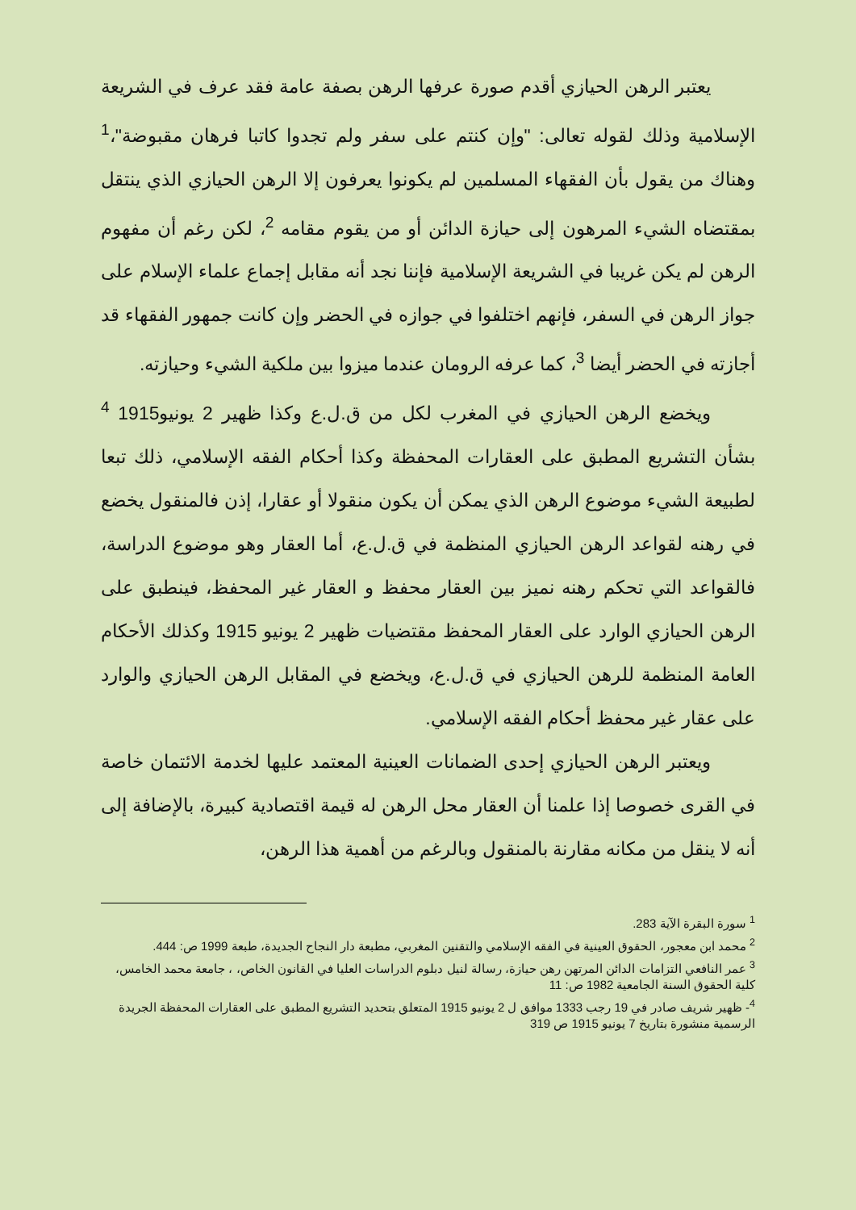يعتبر الرهن الحيازي أقدم صورة عرفها الرهن بصفة عامة فقد عرف في الشريعة الإسلامية وذلك لقوله تعالى: "وإن كنتم على سفر ولم تجدوا كاتبا فرهان مقبوضة"،<sup>1</sup> وهناك من يقول بأن الفقهاء المسلمين لم يكونوا يعرفون إلا الرهن الحيازي الذي ينتقل بمقتضاه الشيء المرهون إلى حيازة الدائن أو من يقوم مقامه <sup>2</sup>، لكن رغم أن مفهوم الرهن لم يكن غريبا في الشريعة الإسلامية فإننا نجد أنه مقابل إجماع علماء الإسلام على جواز الرهن في السفر، فإنهم اختلفوا في جوازه في الحضر وإن كانت جمهور الفقهاء قد أجازته في الحضر أيضا <sup>3</sup>، كما عرفه الرومان عندما ميزوا بين ملكية الشيء وحيازته.
ويخضع الرهن الحيازي في المغرب لكل من ق.ل.ع وكذا ظهير 2 يونيو1915 <sup>4</sup> بشأن التشريع المطبق على العقارات المحفظة وكذا أحكام الفقه الإسلامي، ذلك تبعا لطبيعة الشيء موضوع الرهن الذي يمكن أن يكون منقولا أو عقارا، إذن فالمنقول يخضع في رهنه لقواعد الرهن الحيازي المنظمة في ق.ل.ع، أما العقار وهو موضوع الدراسة، فالقواعد التي تحكم رهنه نميز بين العقار محفظ و العقار غير المحفظ، فينطبق على الرهن الحيازي الوارد على العقار المحفظ مقتضيات ظهير 2 يونيو 1915 وكذلك الأحكام العامة المنظمة للرهن الحيازي في ق.ل.ع، ويخضع في المقابل الرهن الحيازي والوارد على عقار غير محفظ أحكام الفقه الإسلامي.
ويعتبر الرهن الحيازي إحدى الضمانات العينية المعتمد عليها لخدمة الائتمان خاصة في القرى خصوصا إذا علمنا أن العقار محل الرهن له قيمة اقتصادية كبيرة، بالإضافة إلى أنه لا ينقل من مكانه مقارنة بالمنقول وبالرغم من أهمية هذا الرهن،
<sup>1</sup> سورة البقرة الآية 283.
<sup>2</sup> محمد ابن معجور، الحقوق العينية في الفقه الإسلامي والتقنين المغربي، مطبعة دار النجاح الجديدة، طبعة 1999 ص: 444.
<sup>3</sup> عمر النافعي التزامات الدائن المرتهن رهن حيازة، رسالة لنيل دبلوم الدراسات العليا في القانون الخاص، ، جامعة محمد الخامس، كلية الحقوق السنة الجامعية 1982 ص: 11
<sup>4</sup>- ظهير شريف صادر في 19 رجب 1333 موافق ل 2 يونيو 1915 المتعلق بتحديد التشريع المطبق على العقارات المحفظة الجريدة الرسمية منشورة بتاريخ 7 يونيو 1915 ص 319